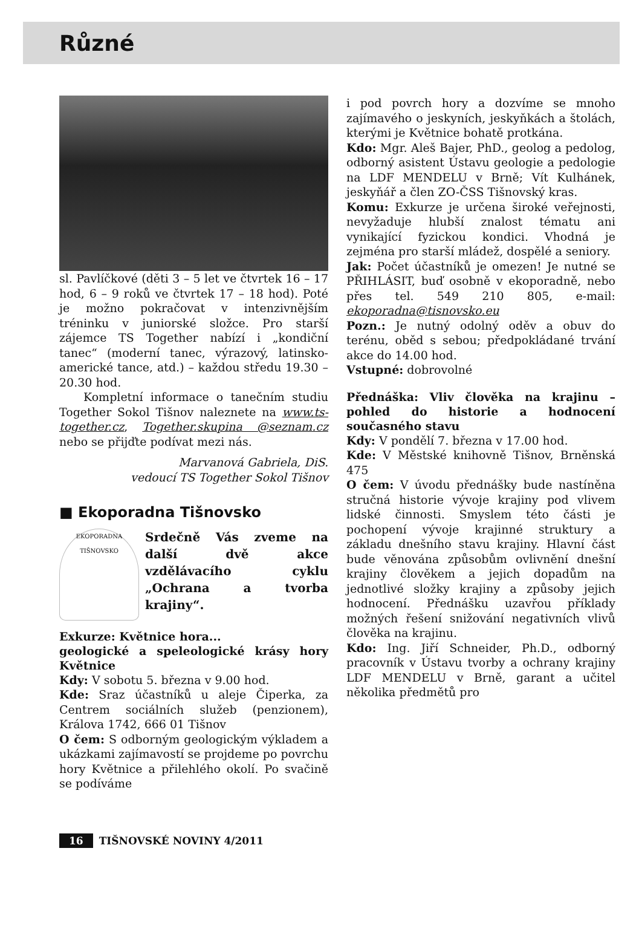Různé
sl. Pavlíčkové (děti 3 – 5 let ve čtvrtek 16 – 17 hod, 6 – 9 roků ve čtvrtek 17 – 18 hod). Poté je možno pokračovat v intenzivnějším tréninku v juniorské složce. Pro starší zájemce TS Together nabízí i „kondiční tanec“ (moderní tanec, výrazový, latinsko-americké tance, atd.) – každou středu 19.30 – 20.30 hod.
Kompletní informace o tanečním studiu Together Sokol Tišnov naleznete na www.ts-together.cz, Together.skupina @seznam.cz nebo se přijďte podívat mezi nás.
Marvanová Gabriela, DiS.
vedoucí TS Together Sokol Tišnov
■ Ekoporadna Tišnovsko
EKOPORADNA TIŠNOVSKO
Srdečně Vás zveme na další dvě akce vzdělávacího cyklu „Ochrana a tvorba krajiny“.
Exkurze: Květnice hora...
geologické a speleologické krásy hory Květnice
Kdy: V sobotu 5. března v 9.00 hod.
Kde: Sraz účastníků u aleje Čiperka, za Centrem sociálních služeb (penzionem), Králova 1742, 666 01 Tišnov
O čem: S odborným geologickým výkladem a ukázkami zajímavostí se projdeme po povrchu hory Květnice a přilehlého okolí. Po svačině se podíváme
i pod povrch hory a dozvíme se mnoho zajímavého o jeskyních, jeskyňkách a štolách, kterými je Květnice bohatě protkána.
Kdo: Mgr. Aleš Bajer, PhD., geolog a pedolog, odborný asistent Ústavu geologie a pedologie na LDF MENDELU v Brně; Vít Kulhánek, jeskyňář a člen ZO-ČSS Tišnovský kras.
Komu: Exkurze je určena široké veřejnosti, nevyžaduje hlubší znalost tématu ani vynikající fyzickou kondici. Vhodná je zejména pro starší mládež, dospělé a seniory.
Jak: Počet účastníků je omezen! Je nutné se PŘIHLÁSIT, buď osobně v ekoporadně, nebo přes tel. 549 210 805, e-mail: ekoporadna@tisnovsko.eu
Pozn.: Je nutný odolný oděv a obuv do terénu, oběd s sebou; předpokládané trvání akce do 14.00 hod.
Vstupné: dobrovolné
Přednáška: Vliv člověka na krajinu – pohled do historie a hodnocení současného stavu
Kdy: V pondělí 7. března v 17.00 hod.
Kde: V Městské knihovně Tišnov, Brněnská 475
O čem: V úvodu přednášky bude nastíněna stručná historie vývoje krajiny pod vlivem lidské činnosti. Smyslem této části je pochopení vývoje krajinné struktury a základu dnešního stavu krajiny. Hlavní část bude věnována způsobům ovlivnění dnešní krajiny člověkem a jejich dopadům na jednotlivé složky krajiny a způsoby jejich hodnocení. Přednášku uzavřou příklady možných řešení snižování negativních vlivů člověka na krajinu.
Kdo: Ing. Jiří Schneider, Ph.D., odborný pracovník v Ústavu tvorby a ochrany krajiny LDF MENDELU v Brně, garant a učitel několika předmětů pro
16 TIŠNOVSKÉ NOVINY 4/2011